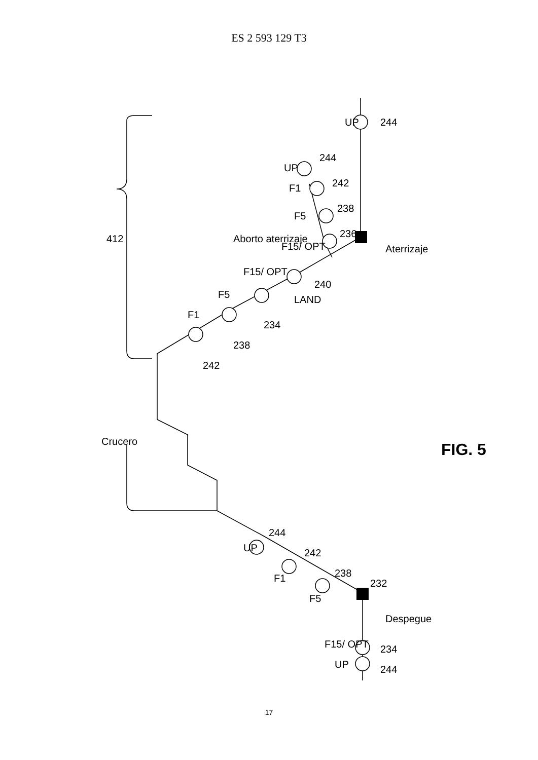ES 2 593 129 T3
UP
244
UP
244
F1
242
F5
238
F15/ OPT
236
Aborto aterrizaje
Aterrizaje
412
LAND
240
F15/ OPT
234
F5
238
F1
242
Crucero
FIG. 5
UP
244
F1
242
F5
238
232
Despegue
F15/ OPT
234
UP
244
17